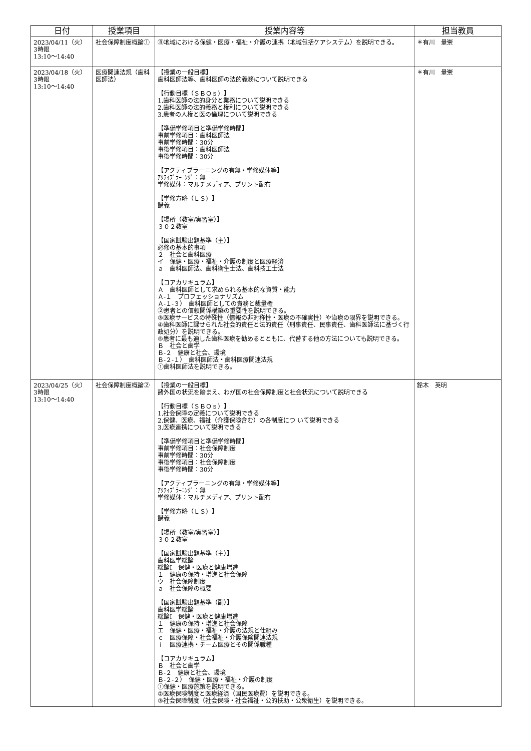| 日付 | 授業項目 | 授業内容等 | 担当教員 |
| --- | --- | --- | --- |
| 2023/04/11（火） 3時限 13:10〜14:40 | 社会保障制度概論① | ⑧地域における保健・医療・福祉・介護の連携（地域包括ケアシステム）を説明できる。 | ＊有川 量崇 |
| 2023/04/18（火） 3時限 13:10〜14:40 | 医療関連法規（歯科医師法） | 【授業の一般目標】 歯科医師法等、歯科医師の法的義務について説明できる 【行動目標（ＳＢＯｓ）】 1.歯科医師の法的身分と業務について説明できる 2.歯科医師の法的義務と権利について説明できる 3.患者の人権と医の倫理について説明できる 【準備学修項目と準備学修時間】 事前学修項目：歯科医師法 事前学修時間：30分 事後学修項目：歯科医師法 事後学修時間：30分 【アクティブラーニングの有無・学修媒体等】 ｱｸﾃｨﾌﾞﾗｰﾆﾝｸﾞ：無 学修媒体：マルチメディア、プリント配布 【学修方略（ＬＳ）】 講義 【場所（教室/実習室）】 ３０２教室 【国家試験出題基準（主）】 必修の基本的事項 ２ 社会と歯科医療 イ 保健・医療・福祉・介護の制度と医療経済 ａ 歯科医師法、歯科衛生士法、歯科技工士法 【コアカリキュラム】 Ａ 歯科医師として求められる基本的な資質・能力 Ａ-１ プロフェッショナリズム Ａ-１-３） 歯科医師としての責務と裁量権 ②患者との信頼関係構築の重要性を説明できる。 ③医療サービスの特殊性（情報の非対称性・医療の不確実性）や治療の限界を説明できる。 ④歯科医師に課せられた社会的責任と法的責任（刑事責任、民事責任、歯科医師法に基づく行政処分）を説明できる。 ⑤患者に最も適した歯科医療を勧めるとともに、代替する他の方法についても説明できる。 Ｂ 社会と歯学 Ｂ-２ 健康と社会、環境 Ｂ-２-１） 歯科医師法・歯科医療関連法規 ①歯科医師法を説明できる。 | ＊有川 量崇 |
| 2023/04/25（火） 3時限 13:10〜14:40 | 社会保障制度概論② | 【授業の一般目標】 諸外国の状況を踏まえ、わが国の社会保障制度と社会状況について説明できる 【行動目標（ＳＢＯｓ）】 1.社会保障の定義について説明できる 2.保健、医療、福祉（介護保険含む）の各制度につ いて説明できる 3.医療連携について説明できる 【準備学修項目と準備学修時間】 事前学修項目：社会保障制度 事前学修時間：30分 事後学修項目：社会保障制度 事後学修時間：30分 【アクティブラーニングの有無・学修媒体等】 ｱｸﾃｨﾌﾞﾗｰﾆﾝｸﾞ：無 学修媒体：マルチメディア、プリント配布 【学修方略（ＬＳ）】 講義 【場所（教室/実習室）】 ３０２教室 【国家試験出題基準（主）】 歯科医学総論 総論Ⅰ 保健・医療と健康増進 １ 健康の保持・増進と社会保障 ウ 社会保障制度 ａ 社会保障の概要 【国家試験出題基準（副）】 歯科医学総論 総論Ⅰ 保健・医療と健康増進 １ 健康の保持・増進と社会保障 エ 保健・医療・福祉・介護の法規と仕組み ｃ 医療保障・社会福祉・介護保険関連法規 ｉ 医療連携・チーム医療とその関係職種 【コアカリキュラム】 Ｂ 社会と歯学 Ｂ-２ 健康と社会、環境 Ｂ-２-２） 保健・医療・福祉・介護の制度 ①保健・医療施策を説明できる。 ②医療保険制度と医療経済（国民医療費）を説明できる。 ③社会保障制度（社会保険・社会福祉・公的扶助・公衆衛生）を説明できる。 | 鈴木 英明 |